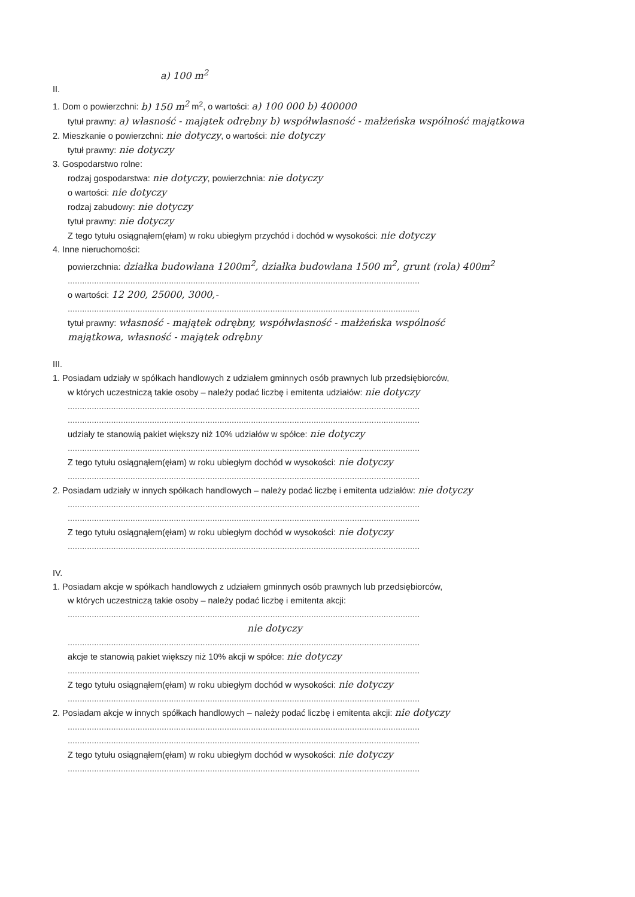a) 100 m<sup>2</sup>
II.
1. Dom o powierzchni: b) 150 m<sup>2</sup> m<sup>2</sup>, o wartości: a) 100 000 b) 400000
tytuł prawny: a) własność - majątek odrębny b) współwłasność - małżeńska wspólność majątkowa
2. Mieszkanie o powierzchni: nie dotyczy, o wartości: nie dotyczy
tytuł prawny: nie dotyczy
3. Gospodarstwo rolne:
rodzaj gospodarstwa: nie dotyczy, powierzchnia: nie dotyczy
o wartości: nie dotyczy
rodzaj zabudowy: nie dotyczy
tytuł prawny: nie dotyczy
Z tego tytułu osiągnąłem(ęłam) w roku ubiegłym przychód i dochód w wysokości: nie dotyczy
4. Inne nieruchomości:
powierzchnia: działka budowlana 1200m<sup>2</sup>, działka budowlana 1500 m<sup>2</sup>, grunt (rola) 400m<sup>2</sup>
..................................................................................................................................................
o wartości: 12 200, 25000, 3000,-
..................................................................................................................................................
tytuł prawny: własność - majątek odrębny, współwłasność - małżeńska wspólność
majątkowa, własność - majątek odrębny
III.
1. Posiadam udziały w spółkach handlowych z udziałem gminnych osób prawnych lub przedsiębiorców,
w których uczestniczą takie osoby – należy podać liczbę i emitenta udziałów: nie dotyczy
..................................................................................................................................................
..................................................................................................................................................
udziały te stanowią pakiet większy niż 10% udziałów w spółce: nie dotyczy
..................................................................................................................................................
Z tego tytułu osiągnąłem(ęłam) w roku ubiegłym dochód w wysokości: nie dotyczy
..................................................................................................................................................
2. Posiadam udziały w innych spółkach handlowych – należy podać liczbę i emitenta udziałów: nie dotyczy
..................................................................................................................................................
..................................................................................................................................................
Z tego tytułu osiągnąłem(ęłam) w roku ubiegłym dochód w wysokości: nie dotyczy
..................................................................................................................................................
IV.
1. Posiadam akcje w spółkach handlowych z udziałem gminnych osób prawnych lub przedsiębiorców,
w których uczestniczą takie osoby – należy podać liczbę i emitenta akcji:
..................................................................................................................................................
nie dotyczy
..................................................................................................................................................
akcje te stanowią pakiet większy niż 10% akcji w spółce: nie dotyczy
..................................................................................................................................................
Z tego tytułu osiągnąłem(ęłam) w roku ubiegłym dochód w wysokości: nie dotyczy
..................................................................................................................................................
2. Posiadam akcje w innych spółkach handlowych – należy podać liczbę i emitenta akcji: nie dotyczy
..................................................................................................................................................
..................................................................................................................................................
Z tego tytułu osiągnąłem(ęłam) w roku ubiegłym dochód w wysokości: nie dotyczy
..................................................................................................................................................